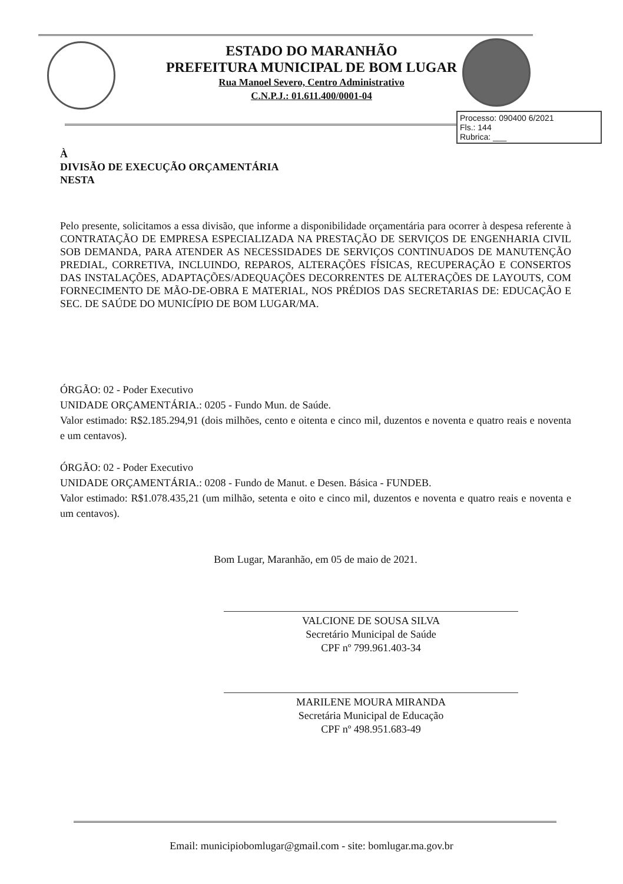ESTADO DO MARANHÃO
PREFEITURA MUNICIPAL DE BOM LUGAR
Rua Manoel Severo, Centro Administrativo
C.N.P.J.: 01.611.400/0001-04
Processo: 090400 6/2021
Fls.: 144
Rubrica: ___
À
DIVISÃO DE EXECUÇÃO ORÇAMENTÁRIA
NESTA
Pelo presente, solicitamos a essa divisão, que informe a disponibilidade orçamentária para ocorrer à despesa referente à CONTRATAÇÃO DE EMPRESA ESPECIALIZADA NA PRESTAÇÃO DE SERVIÇOS DE ENGENHARIA CIVIL SOB DEMANDA, PARA ATENDER AS NECESSIDADES DE SERVIÇOS CONTINUADOS DE MANUTENÇÃO PREDIAL, CORRETIVA, INCLUINDO, REPAROS, ALTERAÇÕES FÍSICAS, RECUPERAÇÃO E CONSERTOS DAS INSTALAÇÕES, ADAPTAÇÕES/ADEQUAÇÕES DECORRENTES DE ALTERAÇÕES DE LAYOUTS, COM FORNECIMENTO DE MÃO-DE-OBRA E MATERIAL, NOS PRÉDIOS DAS SECRETARIAS DE: EDUCAÇÃO E SEC. DE SAÚDE DO MUNICÍPIO DE BOM LUGAR/MA.
ÓRGÃO: 02 - Poder Executivo
UNIDADE ORÇAMENTÁRIA.: 0205 - Fundo Mun. de Saúde.
Valor estimado: R$2.185.294,91 (dois milhões, cento e oitenta e cinco mil, duzentos e noventa e quatro reais e noventa e um centavos).
ÓRGÃO: 02 - Poder Executivo
UNIDADE ORÇAMENTÁRIA.: 0208 - Fundo de Manut. e Desen. Básica - FUNDEB.
Valor estimado: R$1.078.435,21 (um milhão, setenta e oito e cinco mil, duzentos e noventa e quatro reais e noventa e um centavos).
Bom Lugar, Maranhão, em 05 de maio de 2021.
VALCIONE DE SOUSA SILVA
Secretário Municipal de Saúde
CPF nº 799.961.403-34
MARILENE MOURA MIRANDA
Secretária Municipal de Educação
CPF nº 498.951.683-49
Email: municipiobomlugar@gmail.com - site: bomlugar.ma.gov.br